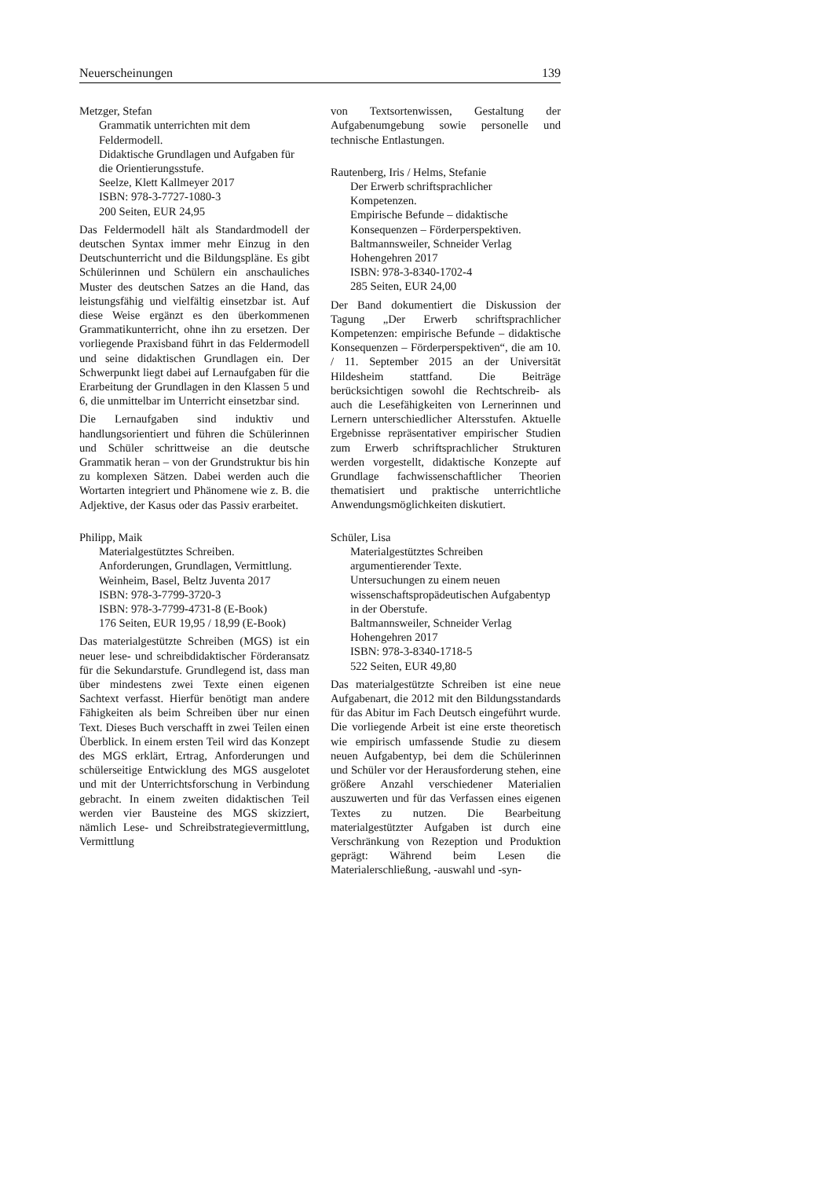Neuerscheinungen 139
Metzger, Stefan
Grammatik unterrichten mit dem
Feldermodell.
Didaktische Grundlagen und Aufgaben für die Orientierungsstufe.
Seelze, Klett Kallmeyer 2017
ISBN: 978-3-7727-1080-3
200 Seiten, EUR 24,95
Das Feldermodell hält als Standardmodell der deutschen Syntax immer mehr Einzug in den Deutschunterricht und die Bildungspläne. Es gibt Schülerinnen und Schülern ein anschauliches Muster des deutschen Satzes an die Hand, das leistungsfähig und vielfältig einsetzbar ist. Auf diese Weise ergänzt es den überkommenen Grammatikunterricht, ohne ihn zu ersetzen. Der vorliegende Praxisband führt in das Feldermodell und seine didaktischen Grundlagen ein. Der Schwerpunkt liegt dabei auf Lernaufgaben für die Erarbeitung der Grundlagen in den Klassen 5 und 6, die unmittelbar im Unterricht einsetzbar sind.
Die Lernaufgaben sind induktiv und handlungsorientiert und führen die Schülerinnen und Schüler schrittweise an die deutsche Grammatik heran – von der Grundstruktur bis hin zu komplexen Sätzen. Dabei werden auch die Wortarten integriert und Phänomene wie z. B. die Adjektive, der Kasus oder das Passiv erarbeitet.
Philipp, Maik
Materialgestütztes Schreiben.
Anforderungen, Grundlagen, Vermittlung.
Weinheim, Basel, Beltz Juventa 2017
ISBN: 978-3-7799-3720-3
ISBN: 978-3-7799-4731-8 (E-Book)
176 Seiten, EUR 19,95 / 18,99 (E-Book)
Das materialgestützte Schreiben (MGS) ist ein neuer lese- und schreibdidaktischer Förderansatz für die Sekundarstufe. Grundlegend ist, dass man über mindestens zwei Texte einen eigenen Sachtext verfasst. Hierfür benötigt man andere Fähigkeiten als beim Schreiben über nur einen Text. Dieses Buch verschafft in zwei Teilen einen Überblick. In einem ersten Teil wird das Konzept des MGS erklärt, Ertrag, Anforderungen und schülerseitige Entwicklung des MGS ausgelotet und mit der Unterrichtsforschung in Verbindung gebracht. In einem zweiten didaktischen Teil werden vier Bausteine des MGS skizziert, nämlich Lese- und Schreibstrategievermittlung, Vermittlung
von Textsortenwissen, Gestaltung der Aufgabenumgebung sowie personelle und technische Entlastungen.
Rautenberg, Iris / Helms, Stefanie
Der Erwerb schriftsprachlicher
Kompetenzen.
Empirische Befunde – didaktische Konsequenzen – Förderperspektiven.
Baltmannsweiler, Schneider Verlag Hohengehren 2017
ISBN: 978-3-8340-1702-4
285 Seiten, EUR 24,00
Der Band dokumentiert die Diskussion der Tagung „Der Erwerb schriftsprachlicher Kompetenzen: empirische Befunde – didaktische Konsequenzen – Förderperspektiven“, die am 10. / 11. September 2015 an der Universität Hildesheim stattfand. Die Beiträge berücksichtigen sowohl die Rechtschreib- als auch die Lesefähigkeiten von Lernerinnen und Lernern unterschiedlicher Altersstufen. Aktuelle Ergebnisse repräsentativer empirischer Studien zum Erwerb schriftsprachlicher Strukturen werden vorgestellt, didaktische Konzepte auf Grundlage fachwissenschaftlicher Theorien thematisiert und praktische unterrichtliche Anwendungsmöglichkeiten diskutiert.
Schüler, Lisa
Materialgestütztes Schreiben
argumentierender Texte.
Untersuchungen zu einem neuen wissenschaftspropädeutischen Aufgabentyp in der Oberstufe.
Baltmannsweiler, Schneider Verlag Hohengehren 2017
ISBN: 978-3-8340-1718-5
522 Seiten, EUR 49,80
Das materialgestützte Schreiben ist eine neue Aufgabenart, die 2012 mit den Bildungsstandards für das Abitur im Fach Deutsch eingeführt wurde. Die vorliegende Arbeit ist eine erste theoretisch wie empirisch umfassende Studie zu diesem neuen Aufgabentyp, bei dem die Schülerinnen und Schüler vor der Herausforderung stehen, eine größere Anzahl verschiedener Materialien auszuwerten und für das Verfassen eines eigenen Textes zu nutzen. Die Bearbeitung materialgestützter Aufgaben ist durch eine Verschränkung von Rezeption und Produktion geprägt: Während beim Lesen die Materialerschließung, -auswahl und -syn-